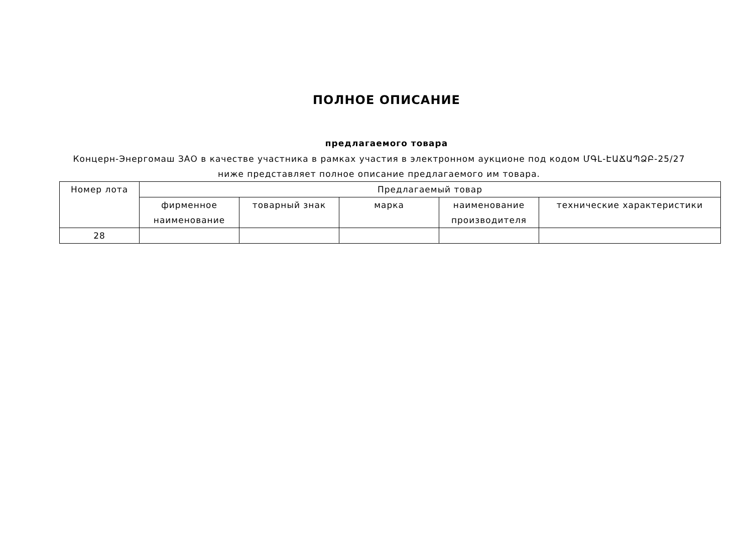ПОЛНОЕ ОПИСАНИЕ
предлагаемого товара
Концерн-Энергомаш ЗАО в качестве участника в рамках участия в электронном аукционе под кодом ՄԳԼ-ԷԱՃԱՊՁԲ-25/27 ниже представляет полное описание предлагаемого им товара.
| Номер лота | Предлагаемый товар | | | | |
| --- | --- | --- | --- | --- | --- |
| | фирменное наименование | товарный знак | марка | наименование производителя | технические характеристики |
| 28 | | | | | |